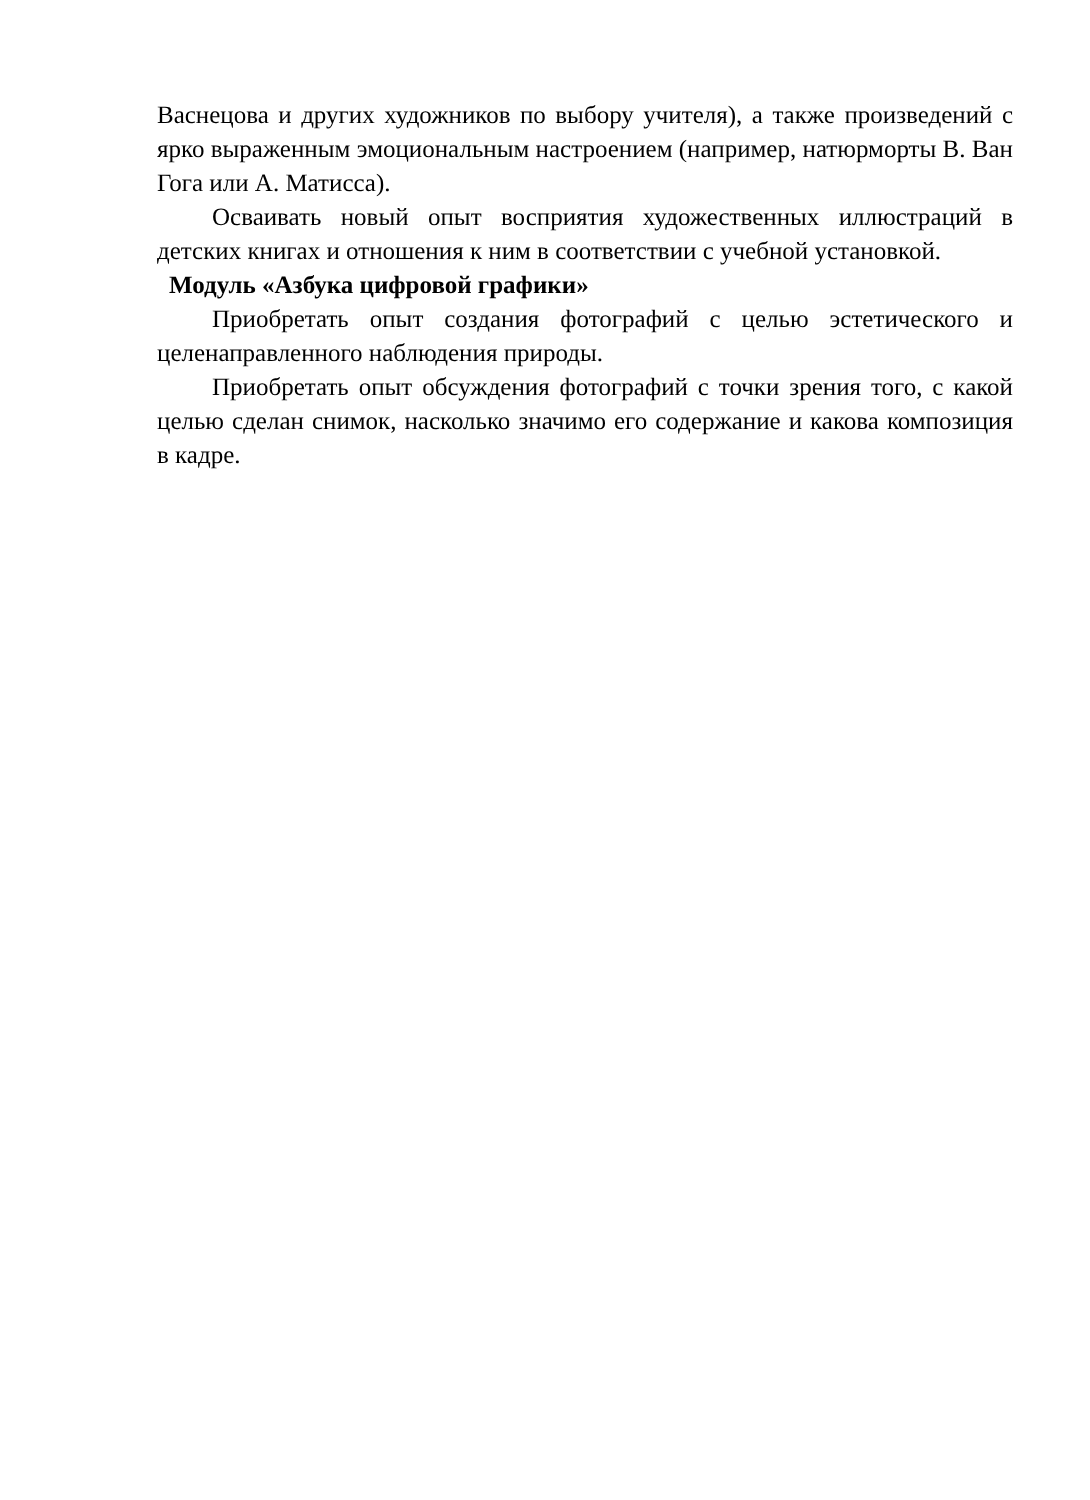Васнецова и других художников по выбору учителя), а также произведений с ярко выраженным эмоциональным настроением (например, натюрморты В. Ван Гога или А. Матисса).
Осваивать новый опыт восприятия художественных иллюстраций в детских книгах и отношения к ним в соответствии с учебной установкой.
Модуль «Азбука цифровой графики»
Приобретать опыт создания фотографий с целью эстетического и целенаправленного наблюдения природы.
Приобретать опыт обсуждения фотографий с точки зрения того, с какой целью сделан снимок, насколько значимо его содержание и какова композиция в кадре.